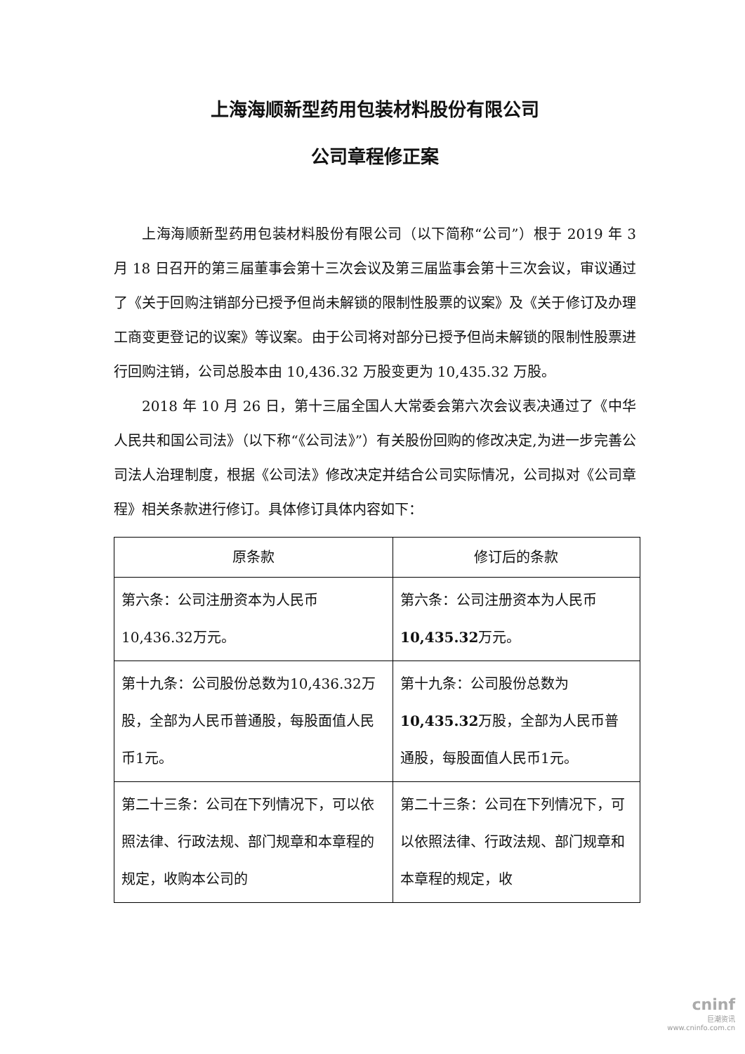上海海顺新型药用包装材料股份有限公司
公司章程修正案
上海海顺新型药用包装材料股份有限公司（以下简称“公司”）根于 2019 年 3 月 18 日召开的第三届董事会第十三次会议及第三届监事会第十三次会议，审议通过了《关于回购注销部分已授予但尚未解锁的限制性股票的议案》及《关于修订及办理工商变更登记的议案》等议案。由于公司将对部分已授予但尚未解锁的限制性股票进行回购注销，公司总股本由 10,436.32 万股变更为 10,435.32 万股。
2018 年 10 月 26 日，第十三届全国人大常委会第六次会议表决通过了《中华人民共和国公司法》（以下称“《公司法》”）有关股份回购的修改决定,为进一步完善公司法人治理制度，根据《公司法》修改决定并结合公司实际情况，公司拟对《公司章程》相关条款进行修订。具体修订具体内容如下：
| 原条款 | 修订后的条款 |
| --- | --- |
| 第六条：公司注册资本为人民币10,436.32万元。 | 第六条：公司注册资本为人民币 10,435.32 万元。 |
| 第十九条：公司股份总数为10,436.32万股，全部为人民币普通股，每股面值人民币1元。 | 第十九条：公司股份总数为 10,435.32 万股，全部为人民币普通股，每股面值人民币1元。 |
| 第二十三条：公司在下列情况下，可以依照法律、行政法规、部门规章和本章程的规定，收购本公司的 | 第二十三条：公司在下列情况下，可以依照法律、行政法规、部门规章和本章程的规定，收 |
cninf
巨潮资讯
www.cninfo.com.cn